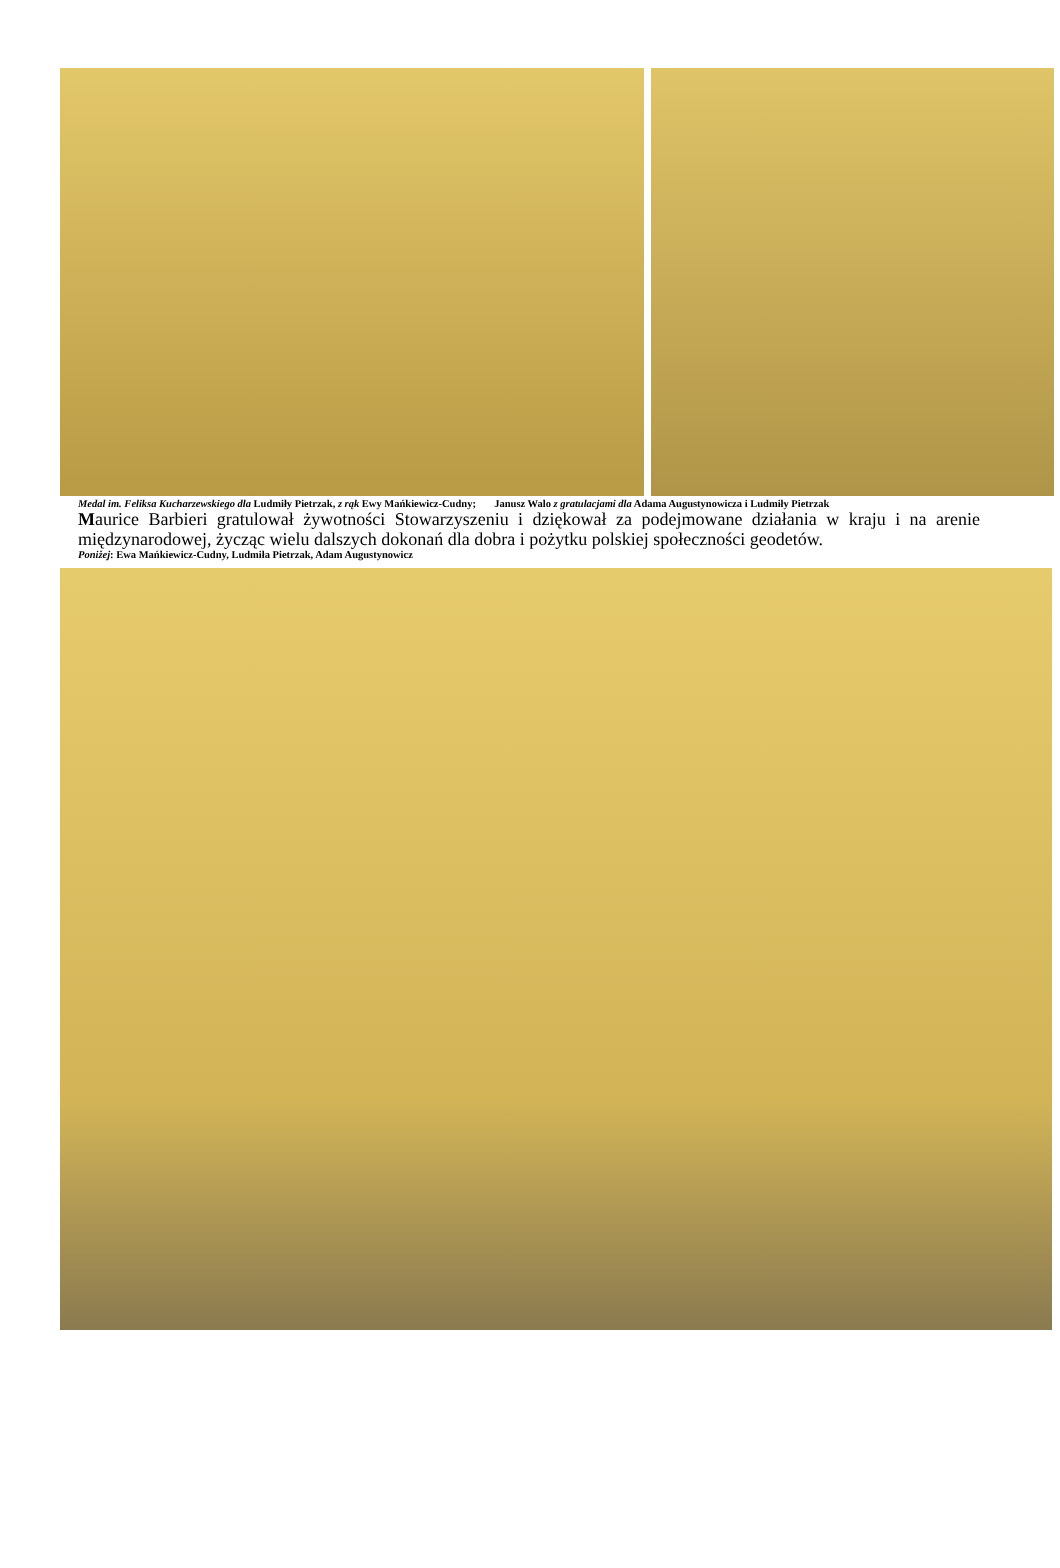Medal im. Feliksa Kucharzewskiego dla Ludmiły Pietrzak, z rąk Ewy Mańkiewicz-Cudny; Janusz Walo z gratulacjami dla Adama Augustynowicza i Ludmiły Pietrzak
Maurice Barbieri gratulował żywotności Stowarzyszeniu i dziękował za podejmowane działania w kraju i na arenie międzynarodowej, życząc wielu dalszych dokonań dla dobra i pożytku polskiej społeczności geodetów.
Poniżej: Ewa Mańkiewicz-Cudny, Ludmiła Pietrzak, Adam Augustynowicz